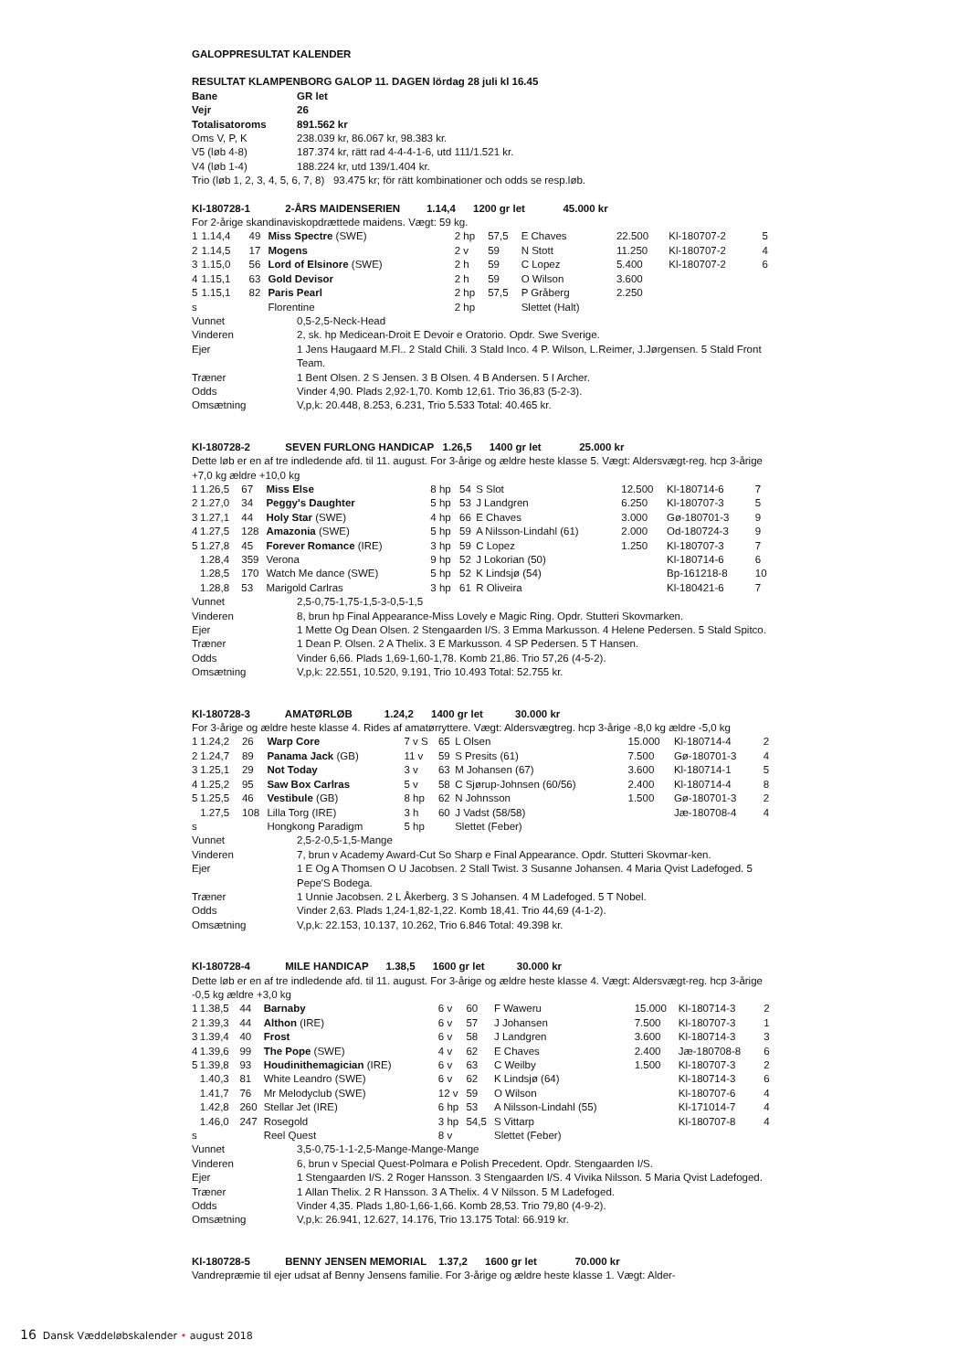GALOPPRESULTAT KALENDER
RESULTAT KLAMPENBORG GALOP 11. DAGEN lördag 28 juli kl 16.45
| Bane | GR let |
| Vejr | 26 |
| Totalisatoroms | 891.562 kr |
| Oms V, P, K | 238.039 kr, 86.067 kr, 98.383 kr. |
| V5 (løb 4-8) | 187.374 kr, rätt rad 4-4-4-1-6, utd 111/1.521 kr. |
| V4 (løb 1-4) | 188.224 kr, utd 139/1.404 kr. |
Trio (løb 1, 2, 3, 4, 5, 6, 7, 8) 93.475 kr; för rätt kombinationer och odds se resp.løb.
Kl-180728-1 2-ÅRS MAIDENSERIEN 1.14,4 1200 gr let 45.000 kr
For 2-årige skandinaviskopdrættede maidens. Vægt: 59 kg.
| 1 | 1.14,4 | 49 | Miss Spectre (SWE) | 2 hp | 57,5 | E Chaves | 22.500 | Kl-180707-2 | 5 |
| 2 | 1.14,5 | 17 | Mogens | 2 v | 59 | N Stott | 11.250 | Kl-180707-2 | 4 |
| 3 | 1.15,0 | 56 | Lord of Elsinore (SWE) | 2 h | 59 | C Lopez | 5.400 | Kl-180707-2 | 6 |
| 4 | 1.15,1 | 63 | Gold Devisor | 2 h | 59 | O Wilson | 3.600 | | |
| 5 | 1.15,1 | 82 | Paris Pearl | 2 hp | 57,5 | P Gråberg | 2.250 | | |
| s | | | Florentine | 2 hp | | Slettet (Halt) | | | |
| Vunnet | 0,5-2,5-Neck-Head |
| Vinderen | 2, sk. hp Medicean-Droit E Devoir e Oratorio. Opdr. Swe Sverige. |
| Ejer | 1 Jens Haugaard M.Fl.. 2 Stald Chili. 3 Stald Inco. 4 P. Wilson, L.Reimer, J.Jørgensen. 5 Stald Front Team. |
| Træner | 1 Bent Olsen. 2 S Jensen. 3 B Olsen. 4 B Andersen. 5 I Archer. |
| Odds | Vinder 4,90. Plads 2,92-1,70. Komb 12,61. Trio 36,83 (5-2-3). |
| Omsætning | V,p,k: 20.448, 8.253, 6.231, Trio 5.533 Total: 40.465 kr. |
Kl-180728-2 SEVEN FURLONG HANDICAP 1.26,5 1400 gr let 25.000 kr
Dette løb er en af tre indledende afd. til 11. august. For 3-årige og ældre heste klasse 5. Vægt: Aldersvægt-reg. hcp 3-årige +7,0 kg ældre +10,0 kg
| 1 | 1.26,5 | 67 | Miss Else | 8 hp | 54 | S Slot | 12.500 | Kl-180714-6 | 7 |
| 2 | 1.27,0 | 34 | Peggy's Daughter | 5 hp | 53 | J Landgren | 6.250 | Kl-180707-3 | 5 |
| 3 | 1.27,1 | 44 | Holy Star (SWE) | 4 hp | 66 | E Chaves | 3.000 | Gø-180701-3 | 9 |
| 4 | 1.27,5 | 128 | Amazonia (SWE) | 5 hp | 59 | A Nilsson-Lindahl (61) | 2.000 | Od-180724-3 | 9 |
| 5 | 1.27,8 | 45 | Forever Romance (IRE) | 3 hp | 59 | C Lopez | 1.250 | Kl-180707-3 | 7 |
| | 1.28,4 | 359 | Verona | 9 hp | 52 | J Lokorian (50) | | Kl-180714-6 | 6 |
| | 1.28,5 | 170 | Watch Me dance (SWE) | 5 hp | 52 | K Lindsjø (54) | | Bp-161218-8 | 10 |
| | 1.28,8 | 53 | Marigold Carlras | 3 hp | 61 | R Oliveira | | Kl-180421-6 | 7 |
| Vunnet | 2,5-0,75-1,75-1,5-3-0,5-1,5 |
| Vinderen | 8, brun hp Final Appearance-Miss Lovely e Magic Ring. Opdr. Stutteri Skovmarken. |
| Ejer | 1 Mette Og Dean Olsen. 2 Stengaarden I/S. 3 Emma Markusson. 4 Helene Pedersen. 5 Stald Spitco. |
| Træner | 1 Dean P. Olsen. 2 A Thelix. 3 E Markusson. 4 SP Pedersen. 5 T Hansen. |
| Odds | Vinder 6,66. Plads 1,69-1,60-1,78. Komb 21,86. Trio 57,26 (4-5-2). |
| Omsætning | V,p,k: 22.551, 10.520, 9.191, Trio 10.493 Total: 52.755 kr. |
Kl-180728-3 AMATØRLØB 1.24,2 1400 gr let 30.000 kr
For 3-årige og ældre heste klasse 4. Rides af amatørryttere. Vægt: Aldersvægtreg. hcp 3-årige -8,0 kg ældre -5,0 kg
| 1 | 1.24,2 | 26 | Warp Core | 7 v S | 65 | L Olsen | 15.000 | Kl-180714-4 | 2 |
| 2 | 1.24,7 | 89 | Panama Jack (GB) | 11 v | 59 | S Presits (61) | 7.500 | Gø-180701-3 | 4 |
| 3 | 1.25,1 | 29 | Not Today | 3 v | 63 | M Johansen (67) | 3.600 | Kl-180714-1 | 5 |
| 4 | 1.25,2 | 95 | Saw Box Carlras | 5 v | 58 | C Sjørup-Johnsen (60/56) | 2.400 | Kl-180714-4 | 8 |
| 5 | 1.25,5 | 46 | Vestibule (GB) | 8 hp | 62 | N Johnsson | 1.500 | Gø-180701-3 | 2 |
| | 1.27,5 | 108 | Lilla Torg (IRE) | 3 h | 60 | J Vadst (58/58) | | Jæ-180708-4 | 4 |
| s | | | Hongkong Paradigm | 5 hp | | Slettet (Feber) | | | |
| Vunnet | 2,5-2-0,5-1,5-Mange |
| Vinderen | 7, brun v Academy Award-Cut So Sharp e Final Appearance. Opdr. Stutteri Skovmar-ken. |
| Ejer | 1 E Og A Thomsen O U Jacobsen. 2 Stall Twist. 3 Susanne Johansen. 4 Maria Qvist Ladefoged. 5 Pepe'S Bodega. |
| Træner | 1 Unnie Jacobsen. 2 L Åkerberg. 3 S Johansen. 4 M Ladefoged. 5 T Nobel. |
| Odds | Vinder 2,63. Plads 1,24-1,82-1,22. Komb 18,41. Trio 44,69 (4-1-2). |
| Omsætning | V,p,k: 22.153, 10.137, 10.262, Trio 6.846 Total: 49.398 kr. |
Kl-180728-4 MILE HANDICAP 1.38,5 1600 gr let 30.000 kr
Dette løb er en af tre indledende afd. til 11. august. For 3-årige og ældre heste klasse 4. Vægt: Aldersvægt-reg. hcp 3-årige -0,5 kg ældre +3,0 kg
| 1 | 1.38,5 | 44 | Barnaby | 6 v | 60 | F Waweru | 15.000 | Kl-180714-3 | 2 |
| 2 | 1.39,3 | 44 | Althon (IRE) | 6 v | 57 | J Johansen | 7.500 | Kl-180707-3 | 1 |
| 3 | 1.39,4 | 40 | Frost | 6 v | 58 | J Landgren | 3.600 | Kl-180714-3 | 3 |
| 4 | 1.39,6 | 99 | The Pope (SWE) | 4 v | 62 | E Chaves | 2.400 | Jæ-180708-8 | 6 |
| 5 | 1.39,8 | 93 | Houdinithemagician (IRE) | 6 v | 63 | C Weilby | 1.500 | Kl-180707-3 | 2 |
| | 1.40,3 | 81 | White Leandro (SWE) | 6 v | 62 | K Lindsjø (64) | | Kl-180714-3 | 6 |
| | 1.41,7 | 76 | Mr Melodyclub (SWE) | 12 v | 59 | O Wilson | | Kl-180707-6 | 4 |
| | 1.42,8 | 260 | Stellar Jet (IRE) | 6 hp | 53 | A Nilsson-Lindahl (55) | | Kl-171014-7 | 4 |
| | 1.46,0 | 247 | Rosegold | 3 hp | 54,5 | S Vittarp | | Kl-180707-8 | 4 |
| s | | | Reel Quest | 8 v | | Slettet (Feber) | | | |
| Vunnet | 3,5-0,75-1-1-2,5-Mange-Mange-Mange |
| Vinderen | 6, brun v Special Quest-Polmara e Polish Precedent. Opdr. Stengaarden I/S. |
| Ejer | 1 Stengaarden I/S. 2 Roger Hansson. 3 Stengaarden I/S. 4 Vivika Nilsson. 5 Maria Qvist Ladefoged. |
| Træner | 1 Allan Thelix. 2 R Hansson. 3 A Thelix. 4 V Nilsson. 5 M Ladefoged. |
| Odds | Vinder 4,35. Plads 1,80-1,66-1,66. Komb 28,53. Trio 79,80 (4-9-2). |
| Omsætning | V,p,k: 26.941, 12.627, 14.176, Trio 13.175 Total: 66.919 kr. |
Kl-180728-5 BENNY JENSEN MEMORIAL 1.37,2 1600 gr let 70.000 kr
Vandrepræmie til ejer udsat af Benny Jensens familie. For 3-årige og ældre heste klasse 1. Vægt: Alder-
16 Dansk Væddeløbskalender • august 2018